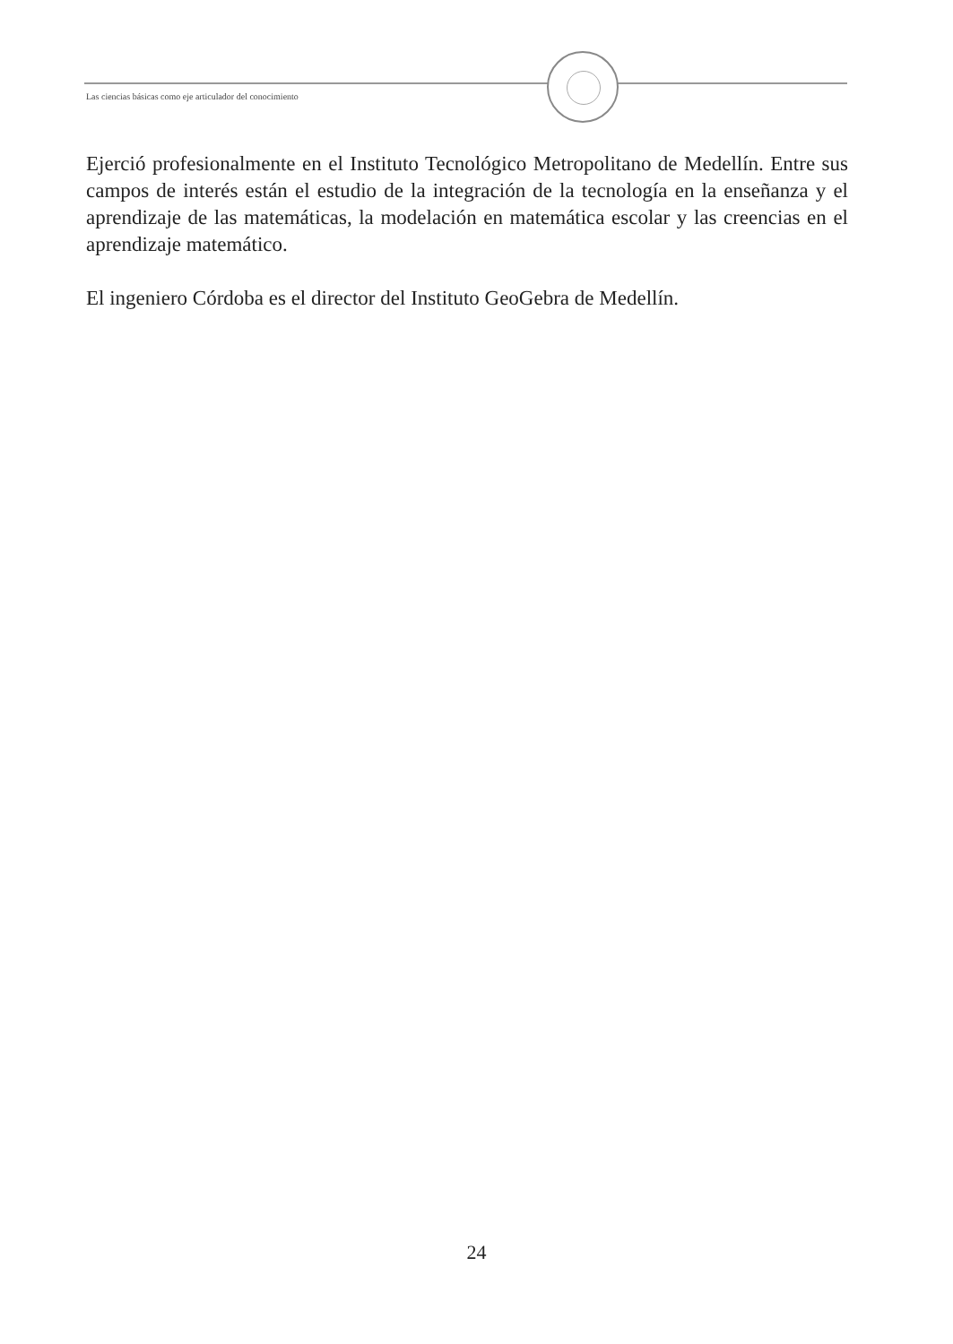Las ciencias básicas como eje articulador del conocimiento
Ejerció profesionalmente en el Instituto Tecnológico Metropolitano de Medellín. Entre sus campos de interés están el estudio de la integración de la tecnología en la enseñanza y el aprendizaje de las matemáticas, la modelación en matemática escolar y las creencias en el aprendizaje matemático.
El ingeniero Córdoba es el director del Instituto GeoGebra de Medellín.
24